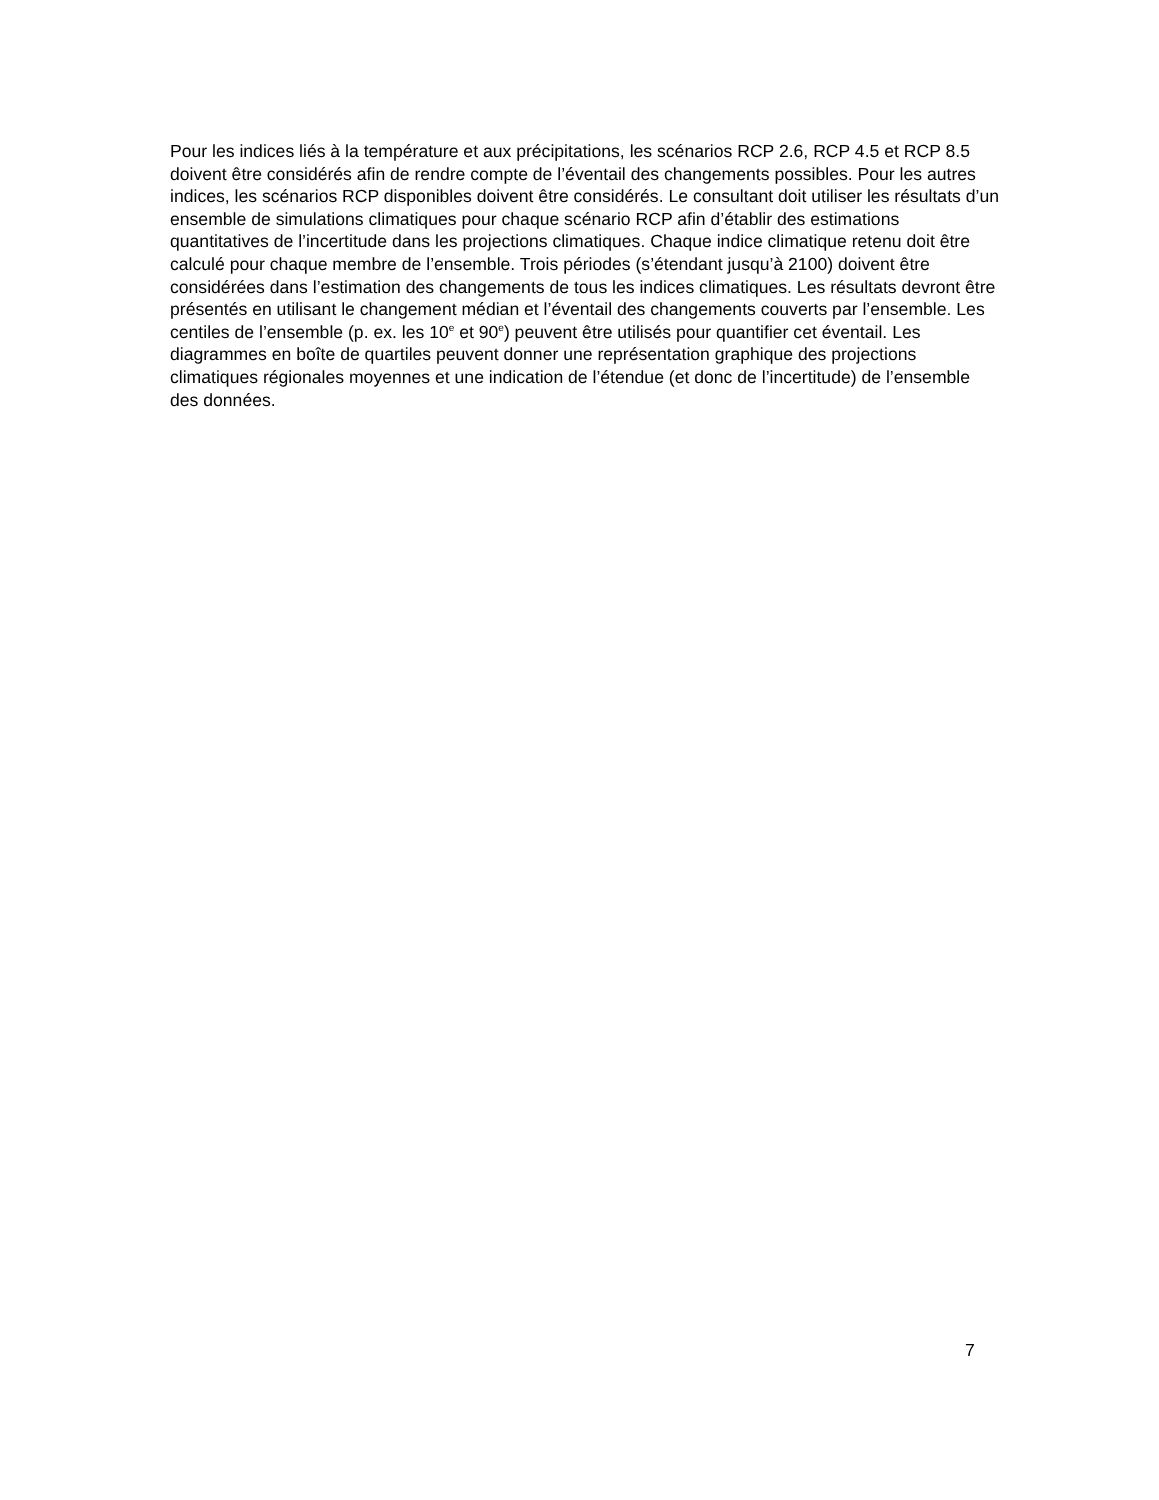Pour les indices liés à la température et aux précipitations, les scénarios RCP 2.6, RCP 4.5 et RCP 8.5 doivent être considérés afin de rendre compte de l’éventail des changements possibles. Pour les autres indices, les scénarios RCP disponibles doivent être considérés. Le consultant doit utiliser les résultats d’un ensemble de simulations climatiques pour chaque scénario RCP afin d’établir des estimations quantitatives de l’incertitude dans les projections climatiques. Chaque indice climatique retenu doit être calculé pour chaque membre de l’ensemble. Trois périodes (s’étendant jusqu’à 2100) doivent être considérées dans l’estimation des changements de tous les indices climatiques. Les résultats devront être présentés en utilisant le changement médian et l’éventail des changements couverts par l’ensemble. Les centiles de l’ensemble (p. ex. les 10<sup>e</sup> et 90<sup>e</sup>) peuvent être utilisés pour quantifier cet éventail. Les diagrammes en boîte de quartiles peuvent donner une représentation graphique des projections climatiques régionales moyennes et une indication de l’étendue (et donc de l’incertitude) de l’ensemble des données.
7